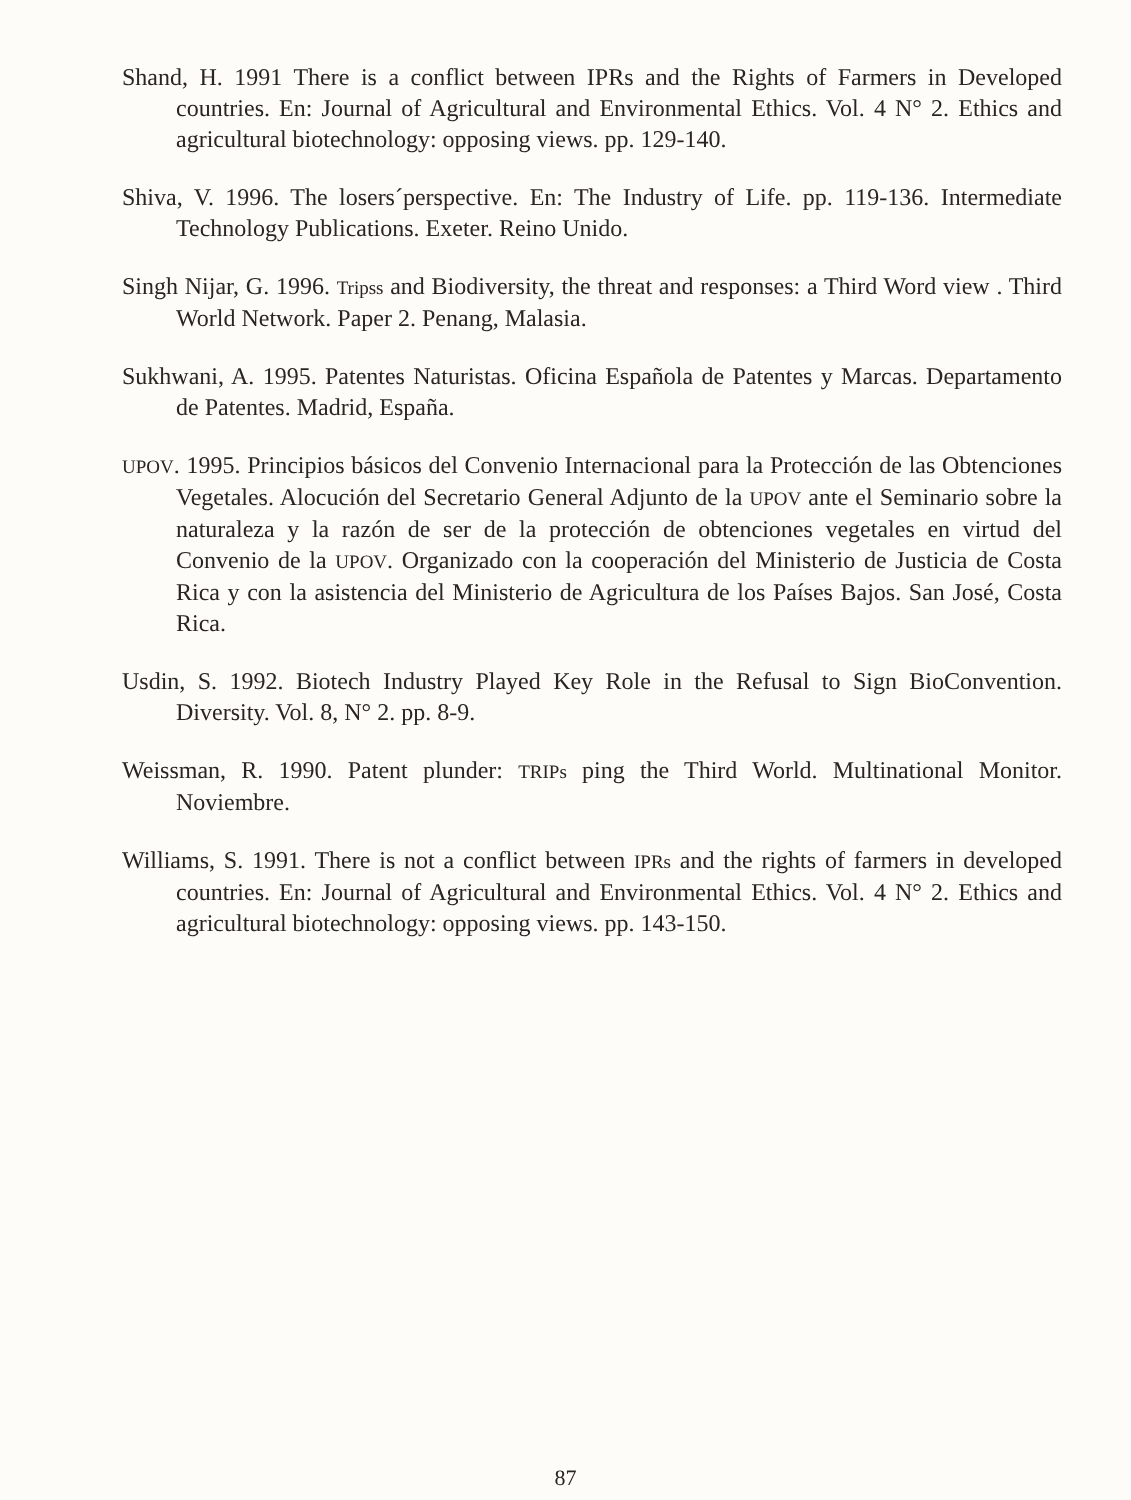Shand, H. 1991 There is a conflict between IPRs and the Rights of Farmers in Developed countries. En: Journal of Agricultural and Environmental Ethics. Vol. 4 N° 2. Ethics and agricultural biotechnology: opposing views. pp. 129-140.
Shiva, V. 1996. The losers´perspective. En: The Industry of Life. pp. 119-136. Intermediate Technology Publications. Exeter. Reino Unido.
Singh Nijar, G. 1996. Tripss and Biodiversity, the threat and responses: a Third Word view . Third World Network. Paper 2. Penang, Malasia.
Sukhwani, A. 1995. Patentes Naturistas. Oficina Española de Patentes y Marcas. Departamento de Patentes. Madrid, España.
UPOV. 1995. Principios básicos del Convenio Internacional para la Protección de las Obtenciones Vegetales. Alocución del Secretario General Adjunto de la UPOV ante el Seminario sobre la naturaleza y la razón de ser de la protección de obtenciones vegetales en virtud del Convenio de la UPOV. Organizado con la cooperación del Ministerio de Justicia de Costa Rica y con la asistencia del Ministerio de Agricultura de los Países Bajos. San José, Costa Rica.
Usdin, S. 1992. Biotech Industry Played Key Role in the Refusal to Sign BioConvention. Diversity. Vol. 8, N° 2. pp. 8-9.
Weissman, R. 1990. Patent plunder: TRIPs ping the Third World. Multinational Monitor. Noviembre.
Williams, S. 1991. There is not a conflict between IPRs and the rights of farmers in developed countries. En: Journal of Agricultural and Environmental Ethics. Vol. 4 N° 2. Ethics and agricultural biotechnology: opposing views. pp. 143-150.
87